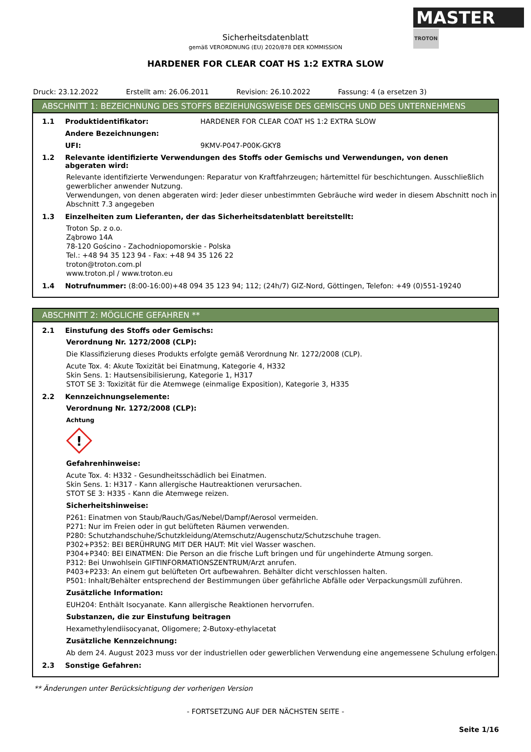MASTER
TROTON
Sicherheitsdatenblatt
gemäß VERORDNUNG (EU) 2020/878 DER KOMMISSION
HARDENER FOR CLEAR COAT HS 1:2 EXTRA SLOW
Druck: 23.12.2022 Erstellt am: 26.06.2011 Revision: 26.10.2022 Fassung: 4 (a ersetzen 3)
ABSCHNITT 1: BEZEICHNUNG DES STOFFS BEZIEHUNGSWEISE DES GEMISCHS UND DES UNTERNEHMENS
1.1 Produktidentifikator: HARDENER FOR CLEAR COAT HS 1:2 EXTRA SLOW
Andere Bezeichnungen:
UFI: 9KMV-P047-P00K-GKY8
1.2 Relevante identifizierte Verwendungen des Stoffs oder Gemischs und Verwendungen, von denen abgeraten wird:
Relevante identifizierte Verwendungen: Reparatur von Kraftfahrzeugen; härtemittel für beschichtungen. Ausschließlich gewerblicher anwender Nutzung.
Verwendungen, von denen abgeraten wird: Jeder dieser unbestimmten Gebräuche wird weder in diesem Abschnitt noch in Abschnitt 7.3 angegeben
1.3 Einzelheiten zum Lieferanten, der das Sicherheitsdatenblatt bereitstellt:
Troton Sp. z o.o.
Ząbrowo 14A
78-120 Gościno - Zachodniopomorskie - Polska
Tel.: +48 94 35 123 94 - Fax: +48 94 35 126 22
troton@troton.com.pl
www.troton.pl / www.troton.eu
1.4 Notrufnummer: (8:00-16:00)+48 094 35 123 94; 112; (24h/7) GIZ-Nord, Göttingen, Telefon: +49 (0)551-19240
ABSCHNITT 2: MÖGLICHE GEFAHREN **
2.1 Einstufung des Stoffs oder Gemischs:
Verordnung Nr. 1272/2008 (CLP):
Die Klassifizierung dieses Produkts erfolgte gemäß Verordnung Nr. 1272/2008 (CLP).
Acute Tox. 4: Akute Toxizität bei Einatmung, Kategorie 4, H332
Skin Sens. 1: Hautsensibilisierung, Kategorie 1, H317
STOT SE 3: Toxizität für die Atemwege (einmalige Exposition), Kategorie 3, H335
2.2 Kennzeichnungselemente:
Verordnung Nr. 1272/2008 (CLP):
Achtung
!
Gefahrenhinweise:
Acute Tox. 4: H332 - Gesundheitsschädlich bei Einatmen.
Skin Sens. 1: H317 - Kann allergische Hautreaktionen verursachen.
STOT SE 3: H335 - Kann die Atemwege reizen.
Sicherheitshinweise:
P261: Einatmen von Staub/Rauch/Gas/Nebel/Dampf/Aerosol vermeiden.
P271: Nur im Freien oder in gut belüfteten Räumen verwenden.
P280: Schutzhandschuhe/Schutzkleidung/Atemschutz/Augenschutz/Schutzschuhe tragen.
P302+P352: BEI BERÜHRUNG MIT DER HAUT: Mit viel Wasser waschen.
P304+P340: BEI EINATMEN: Die Person an die frische Luft bringen und für ungehinderte Atmung sorgen.
P312: Bei Unwohlsein GIFTINFORMATIONSZENTRUM/Arzt anrufen.
P403+P233: An einem gut belüfteten Ort aufbewahren. Behälter dicht verschlossen halten.
P501: Inhalt/Behälter entsprechend der Bestimmungen über gefährliche Abfälle oder Verpackungsmüll zuführen.
Zusätzliche Information:
EUH204: Enthält Isocyanate. Kann allergische Reaktionen hervorrufen.
Substanzen, die zur Einstufung beitragen
Hexamethylendiisocyanat, Oligomere; 2-Butoxy-ethylacetat
Zusätzliche Kennzeichnung:
Ab dem 24. August 2023 muss vor der industriellen oder gewerblichen Verwendung eine angemessene Schulung erfolgen.
2.3 Sonstige Gefahren:
** Änderungen unter Berücksichtigung der vorherigen Version
- FORTSETZUNG AUF DER NÄCHSTEN SEITE -
Seite 1/16